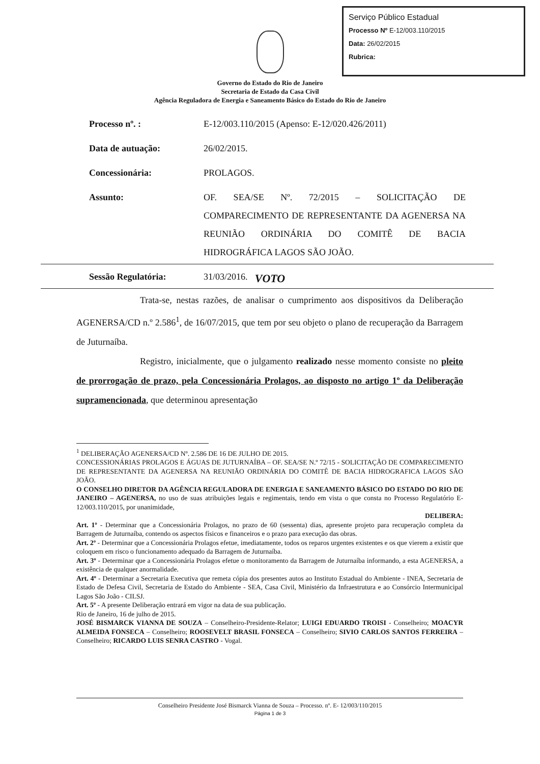Serviço Público Estadual
Processo Nº E-12/003.110/2015
Data: 26/02/2015
Rubrica:
Governo do Estado do Rio de Janeiro
Secretaria de Estado da Casa Civil
Agência Reguladora de Energia e Saneamento Básico do Estado do Rio de Janeiro
Processo nº. : E-12/003.110/2015 (Apenso: E-12/020.426/2011)
Data de autuação: 26/02/2015.
Concessionária: PROLAGOS.
Assunto: OF. SEA/SE Nº. 72/2015 – SOLICITAÇÃO DE COMPARECIMENTO DE REPRESENTANTE DA AGENERSA NA REUNIÃO ORDINÁRIA DO COMITÊ DE BACIA HIDROGRÁFICA LAGOS SÃO JOÃO.
Sessão Regulatória: 31/03/2016.
VOTO
Trata-se, nestas razões, de analisar o cumprimento aos dispositivos da Deliberação AGENERSA/CD n.º 2.586<sup>1</sup>, de 16/07/2015, que tem por seu objeto o plano de recuperação da Barragem de Juturnaíba.
Registro, inicialmente, que o julgamento realizado nesse momento consiste no pleito de prorrogação de prazo, pela Concessionária Prolagos, ao disposto no artigo 1º da Deliberação supramencionada, que determinou apresentação
<sup>1</sup> DELIBERAÇÃO AGENERSA/CD Nº. 2.586 DE 16 DE JULHO DE 2015.
CONCESSIONÁRIAS PROLAGOS E ÁGUAS DE JUTURNAÍBA – OF. SEA/SE N.º 72/15 - SOLICITAÇÃO DE COMPARECIMENTO DE REPRESENTANTE DA AGENERSA NA REUNIÃO ORDINÁRIA DO COMITÊ DE BACIA HIDROGRAFICA LAGOS SÃO JOÃO.
O CONSELHO DIRETOR DA AGÊNCIA REGULADORA DE ENERGIA E SANEAMENTO BÁSICO DO ESTADO DO RIO DE JANEIRO – AGENERSA, no uso de suas atribuições legais e regimentais, tendo em vista o que consta no Processo Regulatório E-12/003.110/2015, por unanimidade,
DELIBERA:
Art. 1º - Determinar que a Concessionária Prolagos, no prazo de 60 (sessenta) dias, apresente projeto para recuperação completa da Barragem de Juturnaíba, contendo os aspectos físicos e financeiros e o prazo para execução das obras.
Art. 2º - Determinar que a Concessionária Prolagos efetue, imediatamente, todos os reparos urgentes existentes e os que vierem a existir que coloquem em risco o funcionamento adequado da Barragem de Juturnaíba.
Art. 3º - Determinar que a Concessionária Prolagos efetue o monitoramento da Barragem de Juturnaíba informando, a esta AGENERSA, a existência de qualquer anormalidade.
Art. 4º - Determinar a Secretaria Executiva que remeta cópia dos presentes autos ao Instituto Estadual do Ambiente - INEA, Secretaria de Estado de Defesa Civil, Secretaria de Estado do Ambiente - SEA, Casa Civil, Ministério da Infraestrutura e ao Consórcio Intermunicipal Lagos São João - CILSJ.
Art. 5º - A presente Deliberação entrará em vigor na data de sua publicação.
Rio de Janeiro, 16 de julho de 2015.
JOSÉ BISMARCK VIANNA DE SOUZA – Conselheiro-Presidente-Relator; LUIGI EDUARDO TROISI - Conselheiro; MOACYR ALMEIDA FONSECA – Conselheiro; ROOSEVELT BRASIL FONSECA – Conselheiro; SIVIO CARLOS SANTOS FERREIRA – Conselheiro; RICARDO LUIS SENRA CASTRO - Vogal.
Conselheiro Presidente José Bismarck Vianna de Souza – Processo. nº. E- 12/003/110/2015
Página 1 de 3